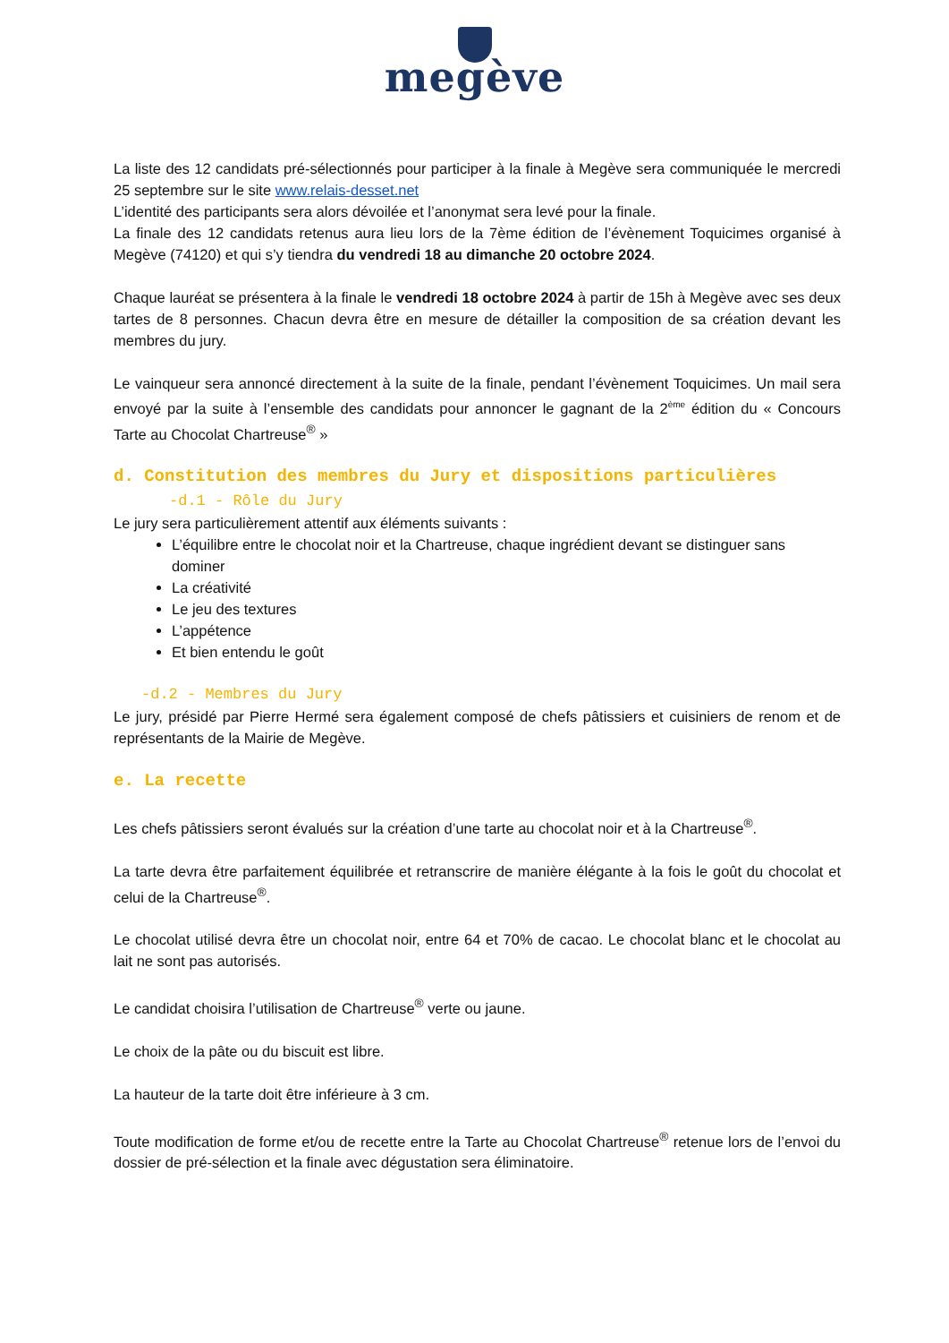megève
La liste des 12 candidats pré-sélectionnés pour participer à la finale à Megève sera communiquée le mercredi 25 septembre sur le site www.relais-desset.net
L’identité des participants sera alors dévoilée et l’anonymat sera levé pour la finale.
La finale des 12 candidats retenus aura lieu lors de la 7ème édition de l’évènement Toquicimes organisé à Megève (74120) et qui s’y tiendra du vendredi 18 au dimanche 20 octobre 2024.
Chaque lauréat se présentera à la finale le vendredi 18 octobre 2024 à partir de 15h à Megève avec ses deux tartes de 8 personnes. Chacun devra être en mesure de détailler la composition de sa création devant les membres du jury.
Le vainqueur sera annoncé directement à la suite de la finale, pendant l’évènement Toquicimes. Un mail sera envoyé par la suite à l’ensemble des candidats pour annoncer le gagnant de la 2<sup>ème</sup> édition du « Concours Tarte au Chocolat Chartreuse<sup>®</sup> »
d. Constitution des membres du Jury et dispositions particulières
-d.1 - Rôle du Jury
Le jury sera particulièrement attentif aux éléments suivants :
L’équilibre entre le chocolat noir et la Chartreuse, chaque ingrédient devant se distinguer sans dominer
La créativité
Le jeu des textures
L’appétence
Et bien entendu le goût
-d.2 - Membres du Jury
Le jury, présidé par Pierre Hermé sera également composé de chefs pâtissiers et cuisiniers de renom et de représentants de la Mairie de Megève.
e. La recette
Les chefs pâtissiers seront évalués sur la création d’une tarte au chocolat noir et à la Chartreuse<sup>®</sup>.
La tarte devra être parfaitement équilibrée et retranscrire de manière élégante à la fois le goût du chocolat et celui de la Chartreuse<sup>®</sup>.
Le chocolat utilisé devra être un chocolat noir, entre 64 et 70% de cacao. Le chocolat blanc et le chocolat au lait ne sont pas autorisés.
Le candidat choisira l’utilisation de Chartreuse<sup>®</sup> verte ou jaune.
Le choix de la pâte ou du biscuit est libre.
La hauteur de la tarte doit être inférieure à 3 cm.
Toute modification de forme et/ou de recette entre la Tarte au Chocolat Chartreuse<sup>®</sup> retenue lors de l’envoi du dossier de pré-sélection et la finale avec dégustation sera éliminatoire.